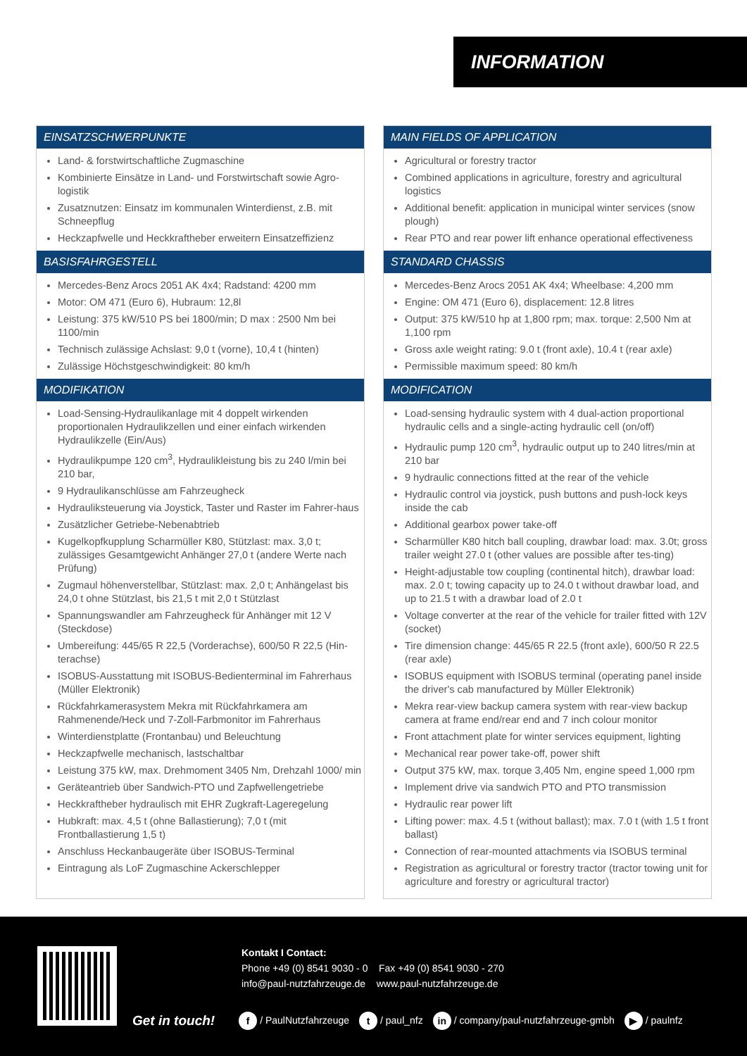INFORMATION
EINSATZSCHWERPUNKTE
Land- & forstwirtschaftliche Zugmaschine
Kombinierte Einsätze in Land- und Forstwirtschaft sowie Agro-logistik
Zusatznutzen: Einsatz im kommunalen Winterdienst, z.B. mit Schneepflug
Heckzapfwelle und Heckkraftheber erweitern Einsatzeffizienz
BASISFAHRGESTELL
Mercedes-Benz Arocs 2051 AK 4x4; Radstand: 4200 mm
Motor: OM 471 (Euro 6), Hubraum: 12,8l
Leistung: 375 kW/510 PS bei 1800/min; D max : 2500 Nm bei 1100/min
Technisch zulässige Achslast: 9,0 t (vorne), 10,4 t (hinten)
Zulässige Höchstgeschwindigkeit: 80 km/h
MODIFIKATION
Load-Sensing-Hydraulikanlage mit 4 doppelt wirkenden proportionalen Hydraulikzellen und einer einfach wirkenden Hydraulikzelle (Ein/Aus)
Hydraulikpumpe 120 cm<sup>3</sup>, Hydraulikleistung bis zu 240 l/min bei 210 bar,
9 Hydraulikanschlüsse am Fahrzeugheck
Hydrauliksteuerung via Joystick, Taster und Raster im Fahrer-haus
Zusätzlicher Getriebe-Nebenabtrieb
Kugelkopfkupplung Scharmüller K80, Stützlast: max. 3,0 t; zulässiges Gesamtgewicht Anhänger 27,0 t (andere Werte nach Prüfung)
Zugmaul höhenverstellbar, Stützlast: max. 2,0 t; Anhängelast bis 24,0 t ohne Stützlast, bis 21,5 t mit 2,0 t Stützlast
Spannungswandler am Fahrzeugheck für Anhänger mit 12 V (Steckdose)
Umbereifung: 445/65 R 22,5 (Vorderachse), 600/50 R 22,5 (Hin-terachse)
ISOBUS-Ausstattung mit ISOBUS-Bedienterminal im Fahrerhaus (Müller Elektronik)
Rückfahrkamerasystem Mekra mit Rückfahrkamera am Rahmenende/Heck und 7-Zoll-Farbmonitor im Fahrerhaus
Winterdienstplatte (Frontanbau) und Beleuchtung
Heckzapfwelle mechanisch, lastschaltbar
Leistung 375 kW, max. Drehmoment 3405 Nm, Drehzahl 1000/ min
Geräteantrieb über Sandwich-PTO und Zapfwellengetriebe
Heckkraftheber hydraulisch mit EHR Zugkraft-Lageregelung
Hubkraft: max. 4,5 t (ohne Ballastierung); 7,0 t (mit Frontballastierung 1,5 t)
Anschluss Heckanbaugeräte über ISOBUS-Terminal
Eintragung als LoF Zugmaschine Ackerschlepper
MAIN FIELDS OF APPLICATION
Agricultural or forestry tractor
Combined applications in agriculture, forestry and agricultural logistics
Additional benefit: application in municipal winter services (snow plough)
Rear PTO and rear power lift enhance operational effectiveness
STANDARD CHASSIS
Mercedes-Benz Arocs 2051 AK 4x4; Wheelbase: 4,200 mm
Engine: OM 471 (Euro 6), displacement: 12.8 litres
Output: 375 kW/510 hp at 1,800 rpm; max. torque: 2,500 Nm at 1,100 rpm
Gross axle weight rating: 9.0 t (front axle), 10.4 t (rear axle)
Permissible maximum speed: 80 km/h
MODIFICATION
Load-sensing hydraulic system with 4 dual-action proportional hydraulic cells and a single-acting hydraulic cell (on/off)
Hydraulic pump 120 cm<sup>3</sup>, hydraulic output up to 240 litres/min at 210 bar
9 hydraulic connections fitted at the rear of the vehicle
Hydraulic control via joystick, push buttons and push-lock keys inside the cab
Additional gearbox power take-off
Scharmüller K80 hitch ball coupling, drawbar load: max. 3.0t; gross trailer weight 27.0 t (other values are possible after tes-ting)
Height-adjustable tow coupling (continental hitch), drawbar load: max. 2.0 t; towing capacity up to 24.0 t without drawbar load, and up to 21.5 t with a drawbar load of 2.0 t
Voltage converter at the rear of the vehicle for trailer fitted with 12V (socket)
Tire dimension change: 445/65 R 22.5 (front axle), 600/50 R 22.5 (rear axle)
ISOBUS equipment with ISOBUS terminal (operating panel inside the driver's cab manufactured by Müller Elektronik)
Mekra rear-view backup camera system with rear-view backup camera at frame end/rear end and 7 inch colour monitor
Front attachment plate for winter services equipment, lighting
Mechanical rear power take-off, power shift
Output 375 kW, max. torque 3,405 Nm, engine speed 1,000 rpm
Implement drive via sandwich PTO and PTO transmission
Hydraulic rear power lift
Lifting power: max. 4.5 t (without ballast); max. 7.0 t (with 1.5 t front ballast)
Connection of rear-mounted attachments via ISOBUS terminal
Registration as agricultural or forestry tractor (tractor towing unit for agriculture and forestry or agricultural tractor)
Kontakt I Contact:
Phone +49 (0) 8541 9030 - 0 Fax +49 (0) 8541 9030 - 270
info@paul-nutzfahrzeuge.de www.paul-nutzfahrzeuge.de
Get in touch! f / PaulNutzfahrzeuge t / paul_nfz in / company/paul-nutzfahrzeuge-gmbh ▶ / paulnfz